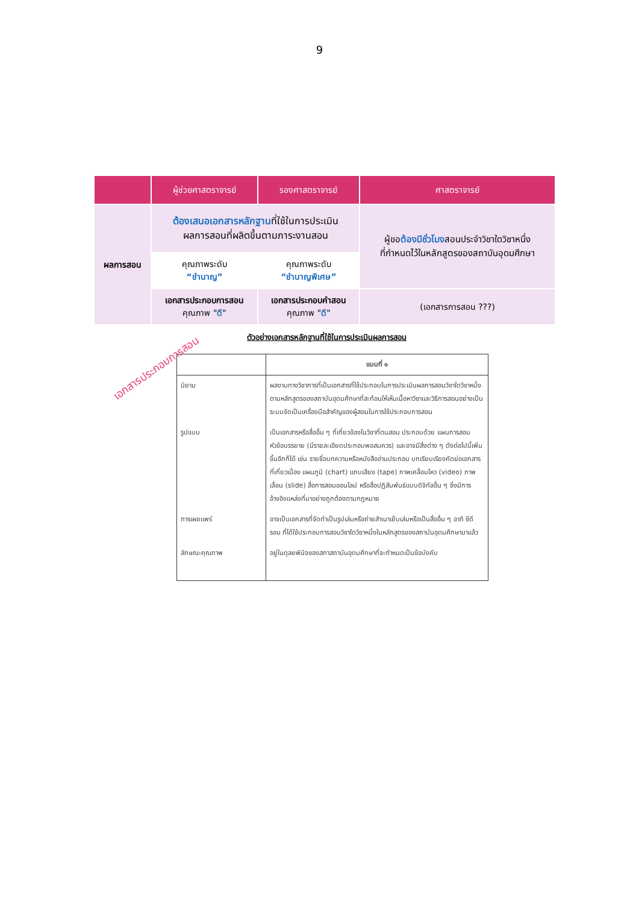9
| | ผู้ช่วยศาสตราจารย์ | รองศาสตราจารย์ | ศาสตราจารย์ |
| --- | --- | --- | --- |
| ผลการสอน | ต้องเสนอเอกสารหลักฐาน ที่ใช้ในการประเมิน ผลการสอนที่ผลิตขึ้นตามภาระงานสอน | | ผู้ขอ ต้องมีชั่วโมง สอนประจำวิชาใดวิชาหนึ่ง ที่กำหนดไว้ในหลักสูตรของสถาบันอุดมศึกษา |
| | คุณภาพระดับ “ชำนาญ” | คุณภาพระดับ “ชำนาญพิเศษ” | |
| | เอกสารประกอบการสอน คุณภาพ " ดี " | เอกสารประกอบคำสอน คุณภาพ " ดี " | (เอกสารการสอน ???) |
เอกสารประกอบการสอน
ตัวอย่างเอกสารหลักฐานที่ใช้ในการประเมินผลการสอน
| | แบบที่ ๑ |
| --- | --- |
| นิยาม | ผลงานทางวิชาการที่เป็นเอกสารที่ใช้ประกอบในการประเมินผลการสอนวิชาใดวิชาหนึ่งตามหลักสูตรของสถาบันอุดมศึกษาที่สะท้อนให้เห็นเนื้อหาวิชาและวิธีการสอนอย่างเป็นระบบจัดเป็นเครื่องมือสำคัญของผู้สอนในการใช้ประกอบการสอน |
| รูปแบบ | เป็นเอกสารหรือสื่ออื่น ๆ ที่เกี่ยวข้องในวิชาที่ตนสอน ประกอบด้วย แผนการสอน หัวข้อบรรยาย (มีรายละเอียดประกอบพอสมควร) และอาจมีสิ่งต่าง ๆ ดังต่อไปนี้เพิ่มขึ้นอีกก็ได้ เช่น รายชื่อบทความหรือหนังสืออ่านประกอบ บทเรียบเรียงคัดย่อเอกสารที่เกี่ยวเนื่อง แผนภูมิ (chart) แถบเสียง (tape) ภาพเคลื่อนไหว (video) ภาพเลื่อน (slide) สื่อการสอนออนไลน์ หรือสื่อปฏิสัมพันธ์แบบดิจิทัลอื่น ๆ ซึ่งมีการอ้างอิงแหล่งที่มาอย่างถูกต้องตามกฎหมาย |
| การเผยแพร่ | อาจเป็นเอกสารที่จัดทำเป็นรูปเล่มหรือถ่ายสำเนาเย็บเล่มหรือเป็นสื่ออื่น ๆ อาทิ ซีดีรอม ที่ได้ใช้ประกอบการสอนวิชาใดวิชาหนึ่งในหลักสูตรของสถาบันอุดมศึกษามาแล้ว |
| ลักษณะคุณภาพ | อยู่ในดุลยพินิจของสภาสถาบันอุดมศึกษาที่จะกำหนดเป็นข้อบังคับ |